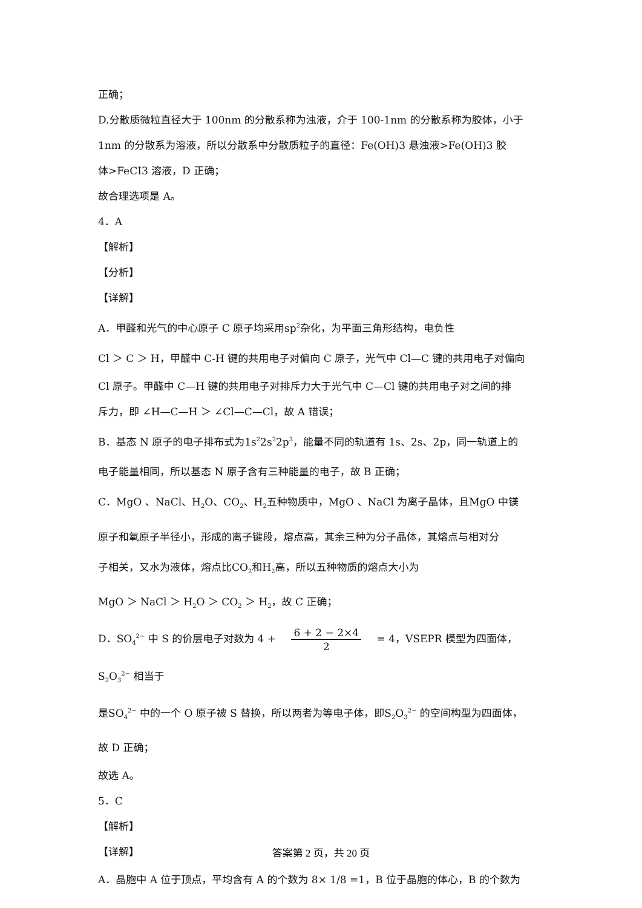正确；
D.分散质微粒直径大于 100nm 的分散系称为浊液，介于 100-1nm 的分散系称为胶体，小于
1nm 的分散系为溶液，所以分散系中分散质粒子的直径：Fe(OH)3 悬浊液>Fe(OH)3 胶
体>FeCI3 溶液，D 正确；
故合理选项是 A。
4．A
【解析】
【分析】
【详解】
A．甲醛和光气的中心原子 C 原子均采用sp<sup>2</sup>杂化，为平面三角形结构，电负性
Cl ＞ C ＞ H，甲醛中 C-H 键的共用电子对偏向 C 原子，光气中 Cl—C 键的共用电子对偏向
Cl 原子。甲醛中 C—H 键的共用电子对排斥力大于光气中 C—Cl 键的共用电子对之间的排
斥力，即 ∠H—C—H ＞ ∠Cl—C—Cl，故 A 错误；
B．基态 N 原子的电子排布式为1s<sup>2</sup>2s<sup>2</sup>2p<sup>3</sup>，能量不同的轨道有 1s、2s、2p，同一轨道上的
电子能量相同，所以基态 N 原子含有三种能量的电子，故 B 正确；
C．MgO 、NaCl、H<sub>2</sub>O、CO<sub>2</sub>、H<sub>2</sub>五种物质中，MgO 、NaCl 为离子晶体，且MgO 中镁
原子和氧原子半径小，形成的离子键段，熔点高，其余三种为分子晶体，其熔点与相对分
子相关，又水为液体，熔点比CO<sub>2</sub>和H<sub>2</sub>高，所以五种物质的熔点大小为
MgO ＞ NaCl ＞ H<sub>2</sub>O ＞ CO<sub>2</sub> ＞ H<sub>2</sub>，故 C 正确；
D．SO<sub>4</sub><sup>2−</sup> 中 S 的价层电子对数为 4 + 6 + 2 − 2×4 2 = 4，VSEPR 模型为四面体，S<sub>2</sub>O<sub>3</sub><sup>2−</sup> 相当于
是SO<sub>4</sub><sup>2−</sup> 中的一个 O 原子被 S 替换，所以两者为等电子体，即S<sub>2</sub>O<sub>3</sub><sup>2−</sup> 的空间构型为四面体，
故 D 正确；
故选 A。
5．C
【解析】
【详解】
A．晶胞中 A 位于顶点，平均含有 A 的个数为 8× 1/8 =1，B 位于晶胞的体心，B 的个数为
答案第 2 页，共 20 页